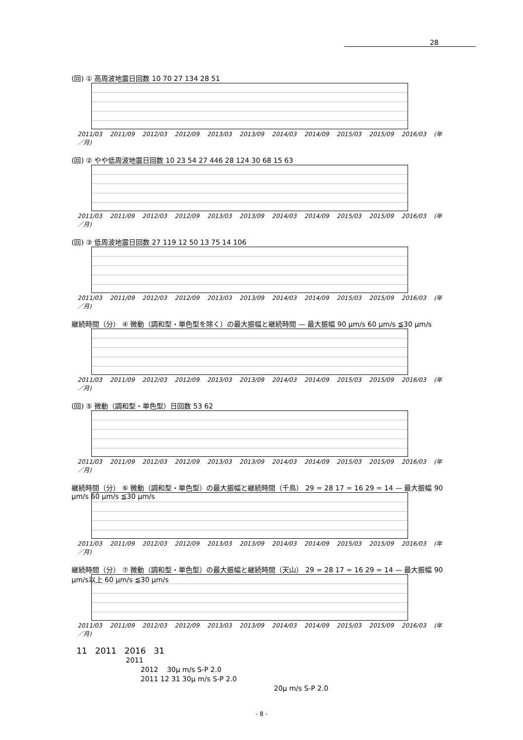28
(回) ① 高周波地震日回数 10 70 27 134 28 51
2011/03 2011/09 2012/03 2012/09 2013/03 2013/09 2014/03 2014/09 2015/03 2015/09 2016/03 (年／月)
(回) ② やや低周波地震日回数 10 23 54 27 446 28 124 30 68 15 63
2011/03 2011/09 2012/03 2012/09 2013/03 2013/09 2014/03 2014/09 2015/03 2015/09 2016/03 (年／月)
(回) ③ 低周波地震日回数 27 119 12 50 13 75 14 106
2011/03 2011/09 2012/03 2012/09 2013/03 2013/09 2014/03 2014/09 2015/03 2015/09 2016/03 (年／月)
継続時間（分） ④ 微動（調和型・単色型を除く）の最大振幅と継続時間 — 最大振幅 90 μm/s 60 μm/s ≦30 μm/s
2011/03 2011/09 2012/03 2012/09 2013/03 2013/09 2014/03 2014/09 2015/03 2015/09 2016/03 (年／月)
(回) ⑤ 微動（調和型・単色型）日回数 53 62
2011/03 2011/09 2012/03 2012/09 2013/03 2013/09 2014/03 2014/09 2015/03 2015/09 2016/03 (年／月)
継続時間（分） ⑥ 微動（調和型・単色型）の最大振幅と継続時間（千鳥） 29 = 28 17 = 16 29 = 14 — 最大振幅 90 μm/s 60 μm/s ≦30 μm/s
2011/03 2011/09 2012/03 2012/09 2013/03 2013/09 2014/03 2014/09 2015/03 2015/09 2016/03 (年／月)
継続時間（分） ⑦ 微動（調和型・単色型）の最大振幅と継続時間（天山） 29 = 28 17 = 16 29 = 14 — 最大振幅 90 μm/s以上 60 μm/s ≦30 μm/s
2011/03 2011/09 2012/03 2012/09 2013/03 2013/09 2014/03 2014/09 2015/03 2015/09 2016/03 (年／月)
11 2011 2016 31
2011
2012 30μ m/s S-P 2.0
2011 12 31 30μ m/s S-P 2.0
20μ m/s S-P 2.0
- 8 -